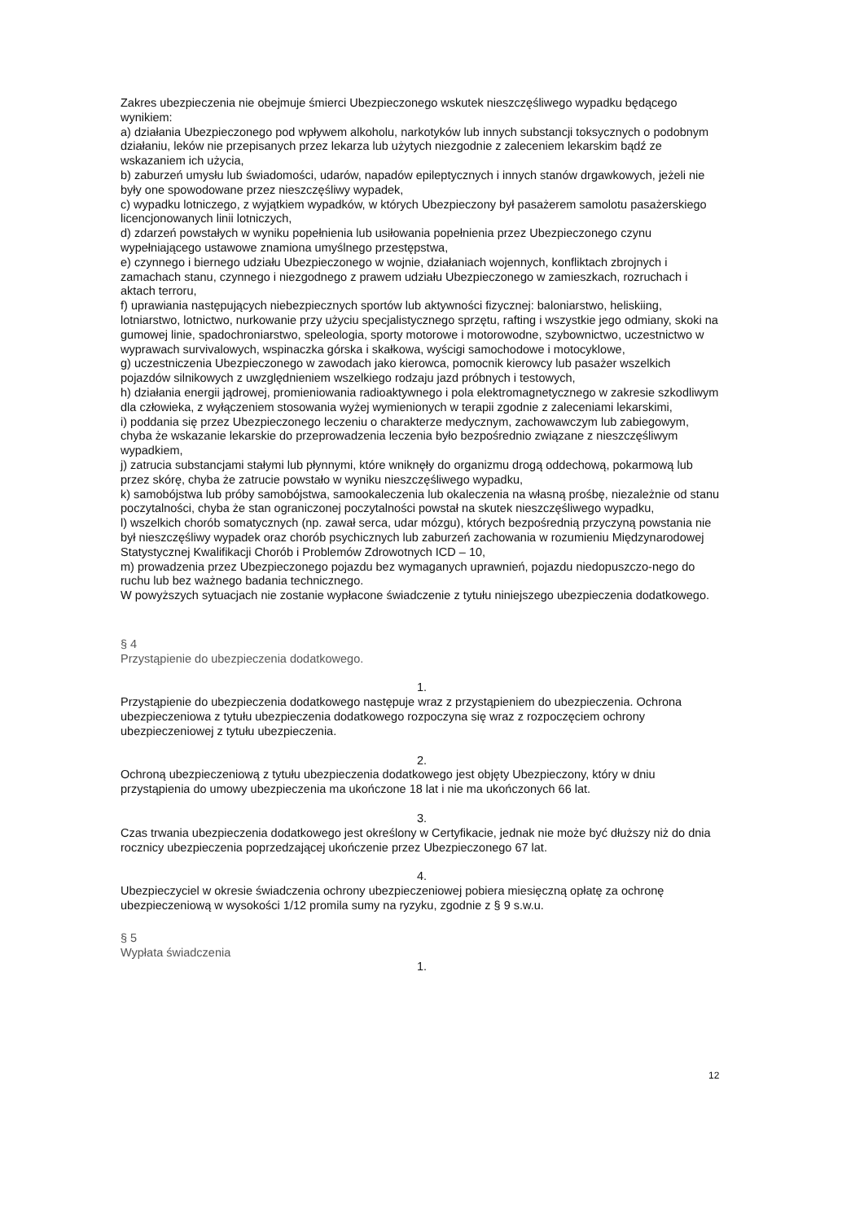Zakres ubezpieczenia nie obejmuje śmierci Ubezpieczonego wskutek nieszczęśliwego wypadku będącego wynikiem:
a) działania Ubezpieczonego pod wpływem alkoholu, narkotyków lub innych substancji toksycznych o podobnym działaniu, leków nie przepisanych przez lekarza lub użytych niezgodnie z zaleceniem lekarskim bądź ze wskazaniem ich użycia,
b) zaburzeń umysłu lub świadomości, udarów, napadów epileptycznych i innych stanów drgawkowych, jeżeli nie były one spowodowane przez nieszczęśliwy wypadek,
c) wypadku lotniczego, z wyjątkiem wypadków, w których Ubezpieczony był pasażerem samolotu pasażerskiego licencjonowanych linii lotniczych,
d) zdarzeń powstałych w wyniku popełnienia lub usiłowania popełnienia przez Ubezpieczonego czynu wypełniającego ustawowe znamiona umyślnego przestępstwa,
e) czynnego i biernego udziału Ubezpieczonego w wojnie, działaniach wojennych, konfliktach zbrojnych i zamachach stanu, czynnego i niezgodnego z prawem udziału Ubezpieczonego w zamieszkach, rozruchach i aktach terroru,
f) uprawiania następujących niebezpiecznych sportów lub aktywności fizycznej: baloniarstwo, heliskiing, lotniarstwo, lotnictwo, nurkowanie przy użyciu specjalistycznego sprzętu, rafting i wszystkie jego odmiany, skoki na gumowej linie, spadochroniarstwo, speleologia, sporty motorowe i motorowodne, szybownictwo, uczestnictwo w wyprawach survivalowych, wspinaczka górska i skałkowa, wyścigi samochodowe i motocyklowe,
g) uczestniczenia Ubezpieczonego w zawodach jako kierowca, pomocnik kierowcy lub pasażer wszelkich pojazdów silnikowych z uwzględnieniem wszelkiego rodzaju jazd próbnych i testowych,
h) działania energii jądrowej, promieniowania radioaktywnego i pola elektromagnetycznego w zakresie szkodliwym dla człowieka, z wyłączeniem stosowania wyżej wymienionych w terapii zgodnie z zaleceniami lekarskimi,
i) poddania się przez Ubezpieczonego leczeniu o charakterze medycznym, zachowawczym lub zabiegowym, chyba że wskazanie lekarskie do przeprowadzenia leczenia było bezpośrednio związane z nieszczęśliwym wypadkiem,
j) zatrucia substancjami stałymi lub płynnymi, które wniknęły do organizmu drogą oddechową, pokarmową lub przez skórę, chyba że zatrucie powstało w wyniku nieszczęśliwego wypadku,
k) samobójstwa lub próby samobójstwa, samookaleczenia lub okaleczenia na własną prośbę, niezależnie od stanu poczytalności, chyba że stan ograniczonej poczytalności powstał na skutek nieszczęśliwego wypadku,
l) wszelkich chorób somatycznych (np. zawał serca, udar mózgu), których bezpośrednią przyczyną powstania nie był nieszczęśliwy wypadek oraz chorób psychicznych lub zaburzeń zachowania w rozumieniu Międzynarodowej Statystycznej Kwalifikacji Chorób i Problemów Zdrowotnych ICD – 10,
m) prowadzenia przez Ubezpieczonego pojazdu bez wymaganych uprawnień, pojazdu niedopuszczo-nego do ruchu lub bez ważnego badania technicznego.
W powyższych sytuacjach nie zostanie wypłacone świadczenie z tytułu niniejszego ubezpieczenia dodatkowego.
§ 4
Przystąpienie do ubezpieczenia dodatkowego.
1.
Przystąpienie do ubezpieczenia dodatkowego następuje wraz z przystąpieniem do ubezpieczenia. Ochrona ubezpieczeniowa z tytułu ubezpieczenia dodatkowego rozpoczyna się wraz z rozpoczęciem ochrony ubezpieczeniowej z tytułu ubezpieczenia.
2.
Ochroną ubezpieczeniową z tytułu ubezpieczenia dodatkowego jest objęty Ubezpieczony, który w dniu przystąpienia do umowy ubezpieczenia ma ukończone 18 lat i nie ma ukończonych 66 lat.
3.
Czas trwania ubezpieczenia dodatkowego jest określony w Certyfikacie, jednak nie może być dłuższy niż do dnia rocznicy ubezpieczenia poprzedzającej ukończenie przez Ubezpieczonego 67 lat.
4.
Ubezpieczyciel w okresie świadczenia ochrony ubezpieczeniowej pobiera miesięczną opłatę za ochronę ubezpieczeniową w wysokości 1/12 promila sumy na ryzyku, zgodnie z § 9 s.w.u.
§ 5
Wypłata świadczenia
1.
12